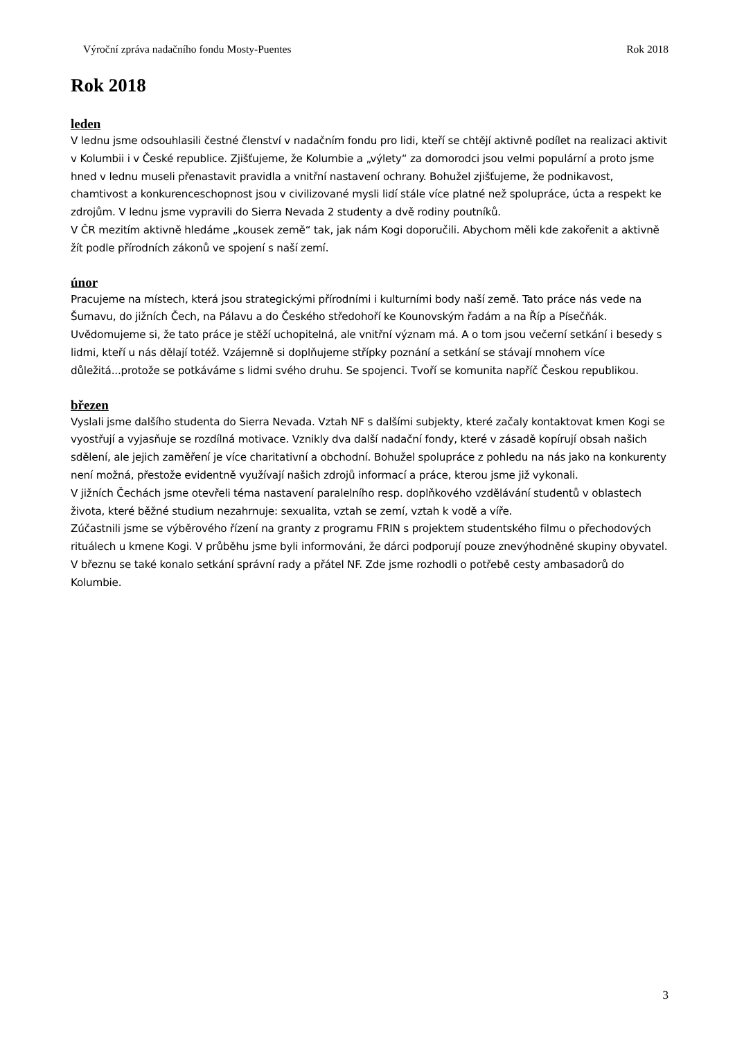Výroční zpráva nadačního fondu Mosty-Puentes Rok 2018
Rok 2018
leden
V lednu jsme odsouhlasili čestné členství v nadačním fondu pro lidi, kteří se chtějí aktivně podílet na realizaci aktivit v Kolumbii i v České republice. Zjišťujeme, že Kolumbie a „výlety“ za domorodci jsou velmi populární a proto jsme hned v lednu museli přenastavit pravidla a vnitřní nastavení ochrany. Bohužel zjišťujeme, že podnikavost, chamtivost a konkurenceschopnost jsou v civilizované mysli lidí stále více platné než spolupráce, úcta a respekt ke zdrojům. V lednu jsme vypravili do Sierra Nevada 2 studenty a dvě rodiny poutníků.
V ČR mezitím aktivně hledáme „kousek země“ tak, jak nám Kogi doporučili. Abychom měli kde zakořenit a aktivně žít podle přírodních zákonů ve spojení s naší zemí.
únor
Pracujeme na místech, která jsou strategickými přírodními i kulturními body naší země. Tato práce nás vede na Šumavu, do jižních Čech, na Pálavu a do Českého středohoří ke Kounovským řadám a na Říp a Písečňák. Uvědomujeme si, že tato práce je stěží uchopitelná, ale vnitřní význam má. A o tom jsou večerní setkání i besedy s lidmi, kteří u nás dělají totéž. Vzájemně si doplňujeme střípky poznání a setkání se stávají mnohem více důležitá...protože se potkáváme s lidmi svého druhu. Se spojenci. Tvoří se komunita napříč Českou republikou.
březen
Vyslali jsme dalšího studenta do Sierra Nevada. Vztah NF s dalšími subjekty, které začaly kontaktovat kmen Kogi se vyostřují a vyjasňuje se rozdílná motivace. Vznikly dva další nadační fondy, které v zásadě kopírují obsah našich sdělení, ale jejich zaměření je více charitativní a obchodní. Bohužel spolupráce z pohledu na nás jako na konkurenty není možná, přestože evidentně využívají našich zdrojů informací a práce, kterou jsme již vykonali.
V jižních Čechách jsme otevřeli téma nastavení paralelního resp. doplňkového vzdělávání studentů v oblastech života, které běžné studium nezahrnuje: sexualita, vztah se zemí, vztah k vodě a víře.
Zúčastnili jsme se výběrového řízení na granty z programu FRIN s projektem studentského filmu o přechodových rituálech u kmene Kogi. V průběhu jsme byli informováni, že dárci podporují pouze znevýhodněné skupiny obyvatel.
V březnu se také konalo setkání správní rady a přátel NF. Zde jsme rozhodli o potřebě cesty ambasadorů do Kolumbie.
3